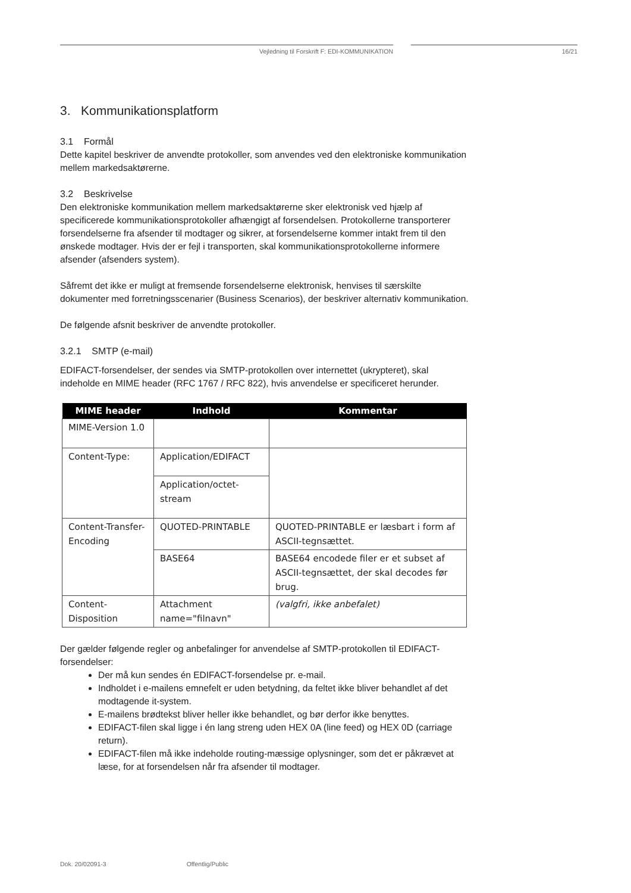Vejledning til Forskrift F: EDI-KOMMUNIKATION 16/21
3. Kommunikationsplatform
3.1 Formål
Dette kapitel beskriver de anvendte protokoller, som anvendes ved den elektroniske kommunikation mellem markedsaktørerne.
3.2 Beskrivelse
Den elektroniske kommunikation mellem markedsaktørerne sker elektronisk ved hjælp af specificerede kommunikationsprotokoller afhængigt af forsendelsen. Protokollerne transporterer forsendelserne fra afsender til modtager og sikrer, at forsendelserne kommer intakt frem til den ønskede modtager. Hvis der er fejl i transporten, skal kommunikationsprotokollerne informere afsender (afsenders system).
Såfremt det ikke er muligt at fremsende forsendelserne elektronisk, henvises til særskilte dokumenter med forretningsscenarier (Business Scenarios), der beskriver alternativ kommunikation.
De følgende afsnit beskriver de anvendte protokoller.
3.2.1 SMTP (e-mail)
EDIFACT-forsendelser, der sendes via SMTP-protokollen over internettet (ukrypteret), skal indeholde en MIME header (RFC 1767 / RFC 822), hvis anvendelse er specificeret herunder.
| MIME header | Indhold | Kommentar |
| --- | --- | --- |
| MIME-Version 1.0 | | |
| Content-Type: | Application/EDIFACT | |
| | Application/octet-stream | |
| Content-Transfer-Encoding | QUOTED-PRINTABLE | QUOTED-PRINTABLE er læsbart i form af ASCII-tegnsættet. |
| | BASE64 | BASE64 encodede filer er et subset af ASCII-tegnsættet, der skal decodes før brug. |
| Content-Disposition | Attachment name="filnavn" | (valgfri, ikke anbefalet) |
Der gælder følgende regler og anbefalinger for anvendelse af SMTP-protokollen til EDIFACT-forsendelser:
Der må kun sendes én EDIFACT-forsendelse pr. e-mail.
Indholdet i e-mailens emnefelt er uden betydning, da feltet ikke bliver behandlet af det modtagende it-system.
E-mailens brødtekst bliver heller ikke behandlet, og bør derfor ikke benyttes.
EDIFACT-filen skal ligge i én lang streng uden HEX 0A (line feed) og HEX 0D (carriage return).
EDIFACT-filen må ikke indeholde routing-mæssige oplysninger, som det er påkrævet at læse, for at forsendelsen når fra afsender til modtager.
Dok. 20/02091-3 Offentlig/Public